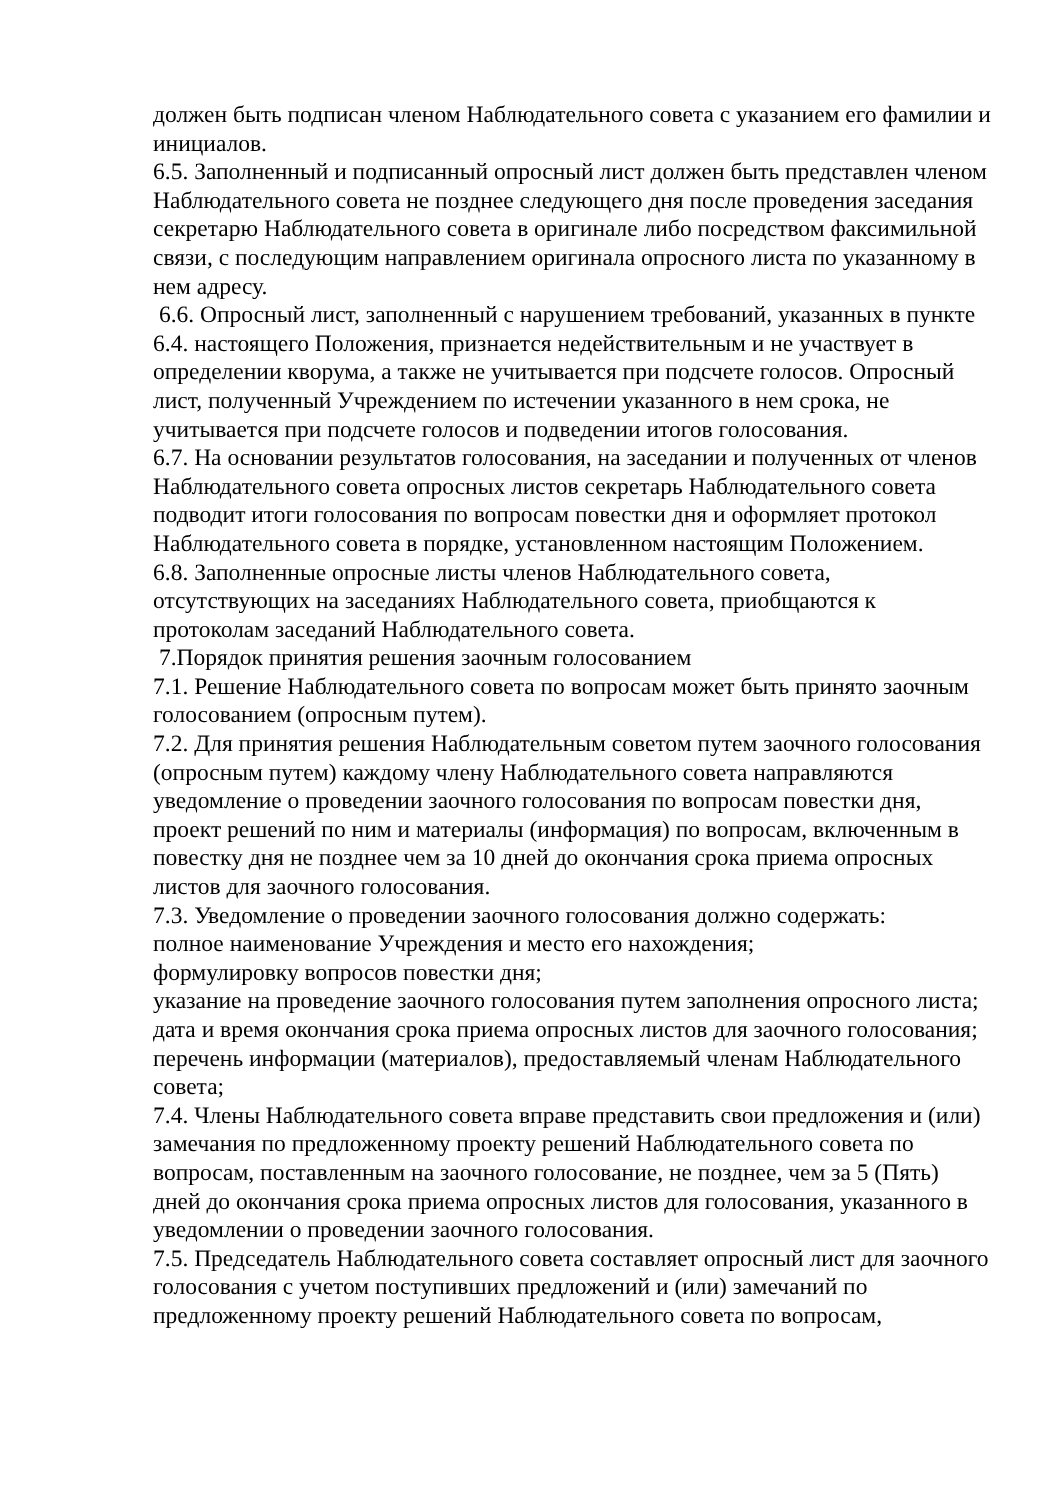должен быть подписан членом Наблюдательного совета с указанием его фамилии и инициалов.
6.5. Заполненный и подписанный опросный лист должен быть представлен членом Наблюдательного совета не позднее следующего дня после проведения заседания секретарю Наблюдательного совета в оригинале либо посредством факсимильной связи, с последующим направлением оригинала опросного листа по указанному в нем адресу.
6.6. Опросный лист, заполненный с нарушением требований, указанных в пункте 6.4. настоящего Положения, признается недействительным и не участвует в определении кворума, а также не учитывается при подсчете голосов. Опросный лист, полученный Учреждением по истечении указанного в нем срока, не учитывается при подсчете голосов и подведении итогов голосования.
6.7. На основании результатов голосования, на заседании и полученных от членов Наблюдательного совета опросных листов секретарь Наблюдательного совета подводит итоги голосования по вопросам повестки дня и оформляет протокол Наблюдательного совета в порядке, установленном настоящим Положением.
6.8. Заполненные опросные листы членов Наблюдательного совета, отсутствующих на заседаниях Наблюдательного совета, приобщаются к протоколам заседаний Наблюдательного совета.
7.Порядок принятия решения заочным голосованием
7.1. Решение Наблюдательного совета по вопросам может быть принято заочным голосованием (опросным путем).
7.2. Для принятия решения Наблюдательным советом путем заочного голосования (опросным путем) каждому члену Наблюдательного совета направляются уведомление о проведении заочного голосования по вопросам повестки дня, проект решений по ним и материалы (информация) по вопросам, включенным в повестку дня не позднее чем за 10 дней до окончания срока приема опросных листов для заочного голосования.
7.3. Уведомление о проведении заочного голосования должно содержать:
полное наименование Учреждения и место его нахождения;
формулировку вопросов повестки дня;
указание на проведение заочного голосования путем заполнения опросного листа; дата и время окончания срока приема опросных листов для заочного голосования; перечень информации (материалов), предоставляемый членам Наблюдательного совета;
7.4. Члены Наблюдательного совета вправе представить свои предложения и (или) замечания по предложенному проекту решений Наблюдательного совета по вопросам, поставленным на заочного голосование, не позднее, чем за 5 (Пять) дней до окончания срока приема опросных листов для голосования, указанного в уведомлении о проведении заочного голосования.
7.5. Председатель Наблюдательного совета составляет опросный лист для заочного голосования с учетом поступивших предложений и (или) замечаний по предложенному проекту решений Наблюдательного совета по вопросам,